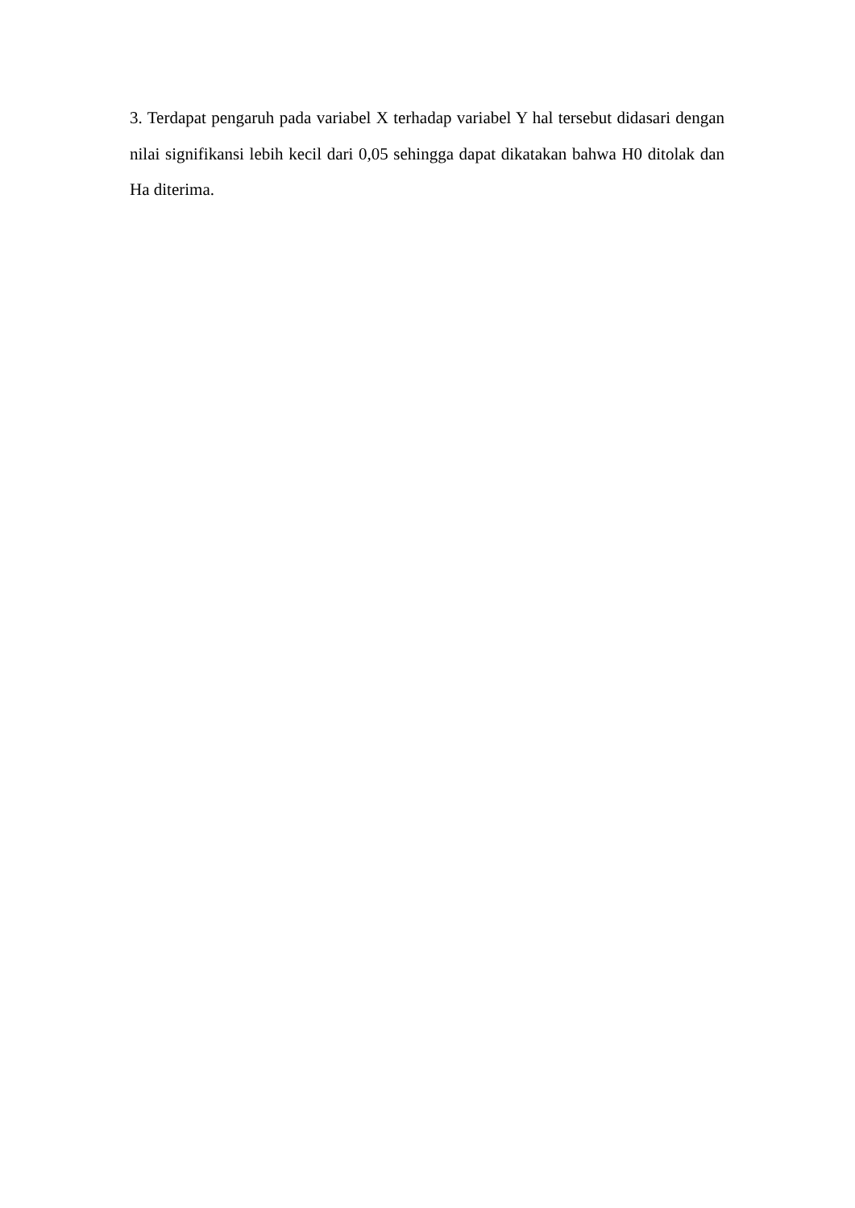3. Terdapat pengaruh pada variabel X terhadap variabel Y hal tersebut didasari dengan nilai signifikansi lebih kecil dari 0,05 sehingga dapat dikatakan bahwa H0 ditolak dan Ha diterima.